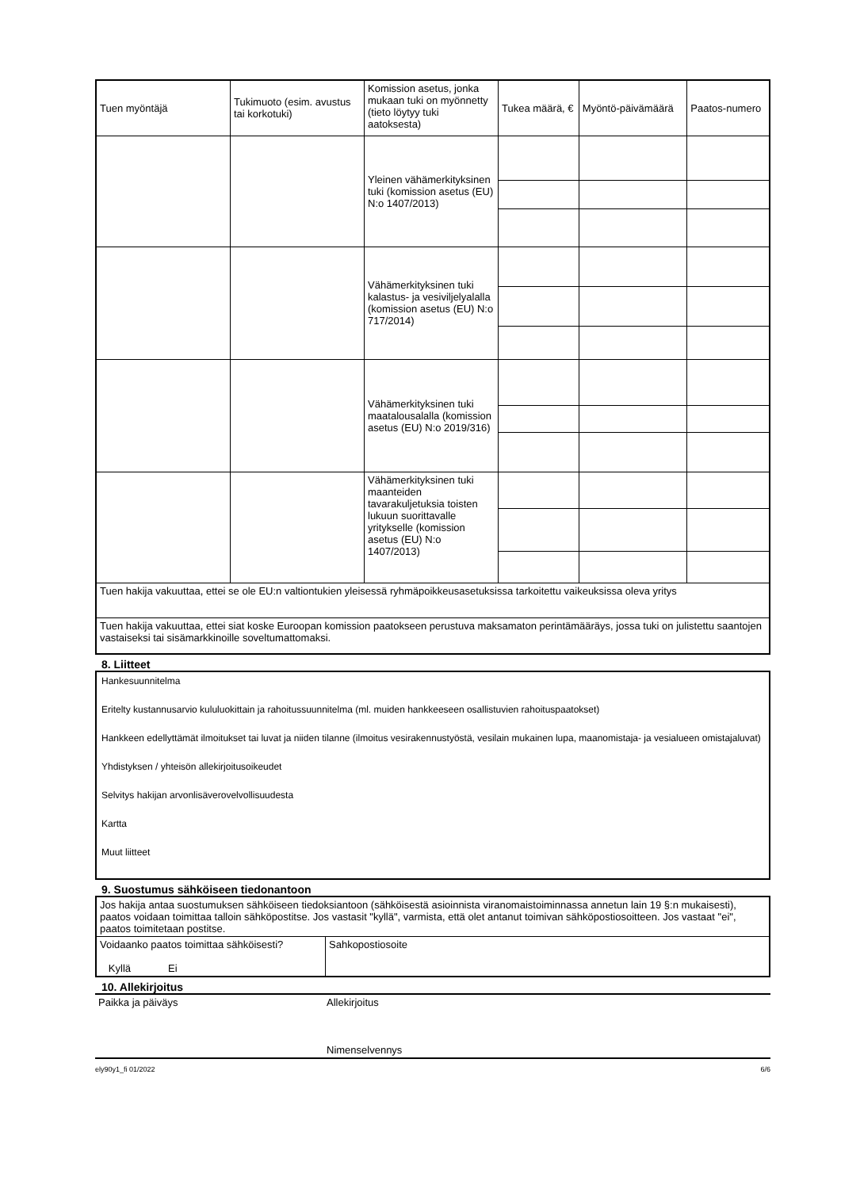| Tuen myöntäjä | Tukimuoto (esim. avustus tai korkotuki) | Komission asetus, jonka mukaan tuki on myönnetty (tieto löytyy tuki aatoksesta) | Tukea määrä, € | Myöntö-päivämäärä | Paatos-numero |
| --- | --- | --- | --- | --- | --- |
| | | Yleinen vähämerkityksinen tuki (komission asetus (EU) N:o 1407/2013) | | | |
| | | Vähämerkityksinen tuki kalastus- ja vesiviljelyalalla (komission asetus (EU) N:o 717/2014) | | | |
| | | Vähämerkityksinen tuki maatalousalalla (komission asetus (EU) N:o 2019/316) | | | |
| | | Vähämerkityksinen tuki maanteiden tavarakuljetuksia toisten lukuun suorittavalle yritykselle (komission asetus (EU) N:o 1407/2013) | | | |
| Tuen hakija vakuuttaa, ettei se ole EU:n valtiontukien yleisessä ryhmäpoikkeusasetuksissa tarkoitettu vaikeuksissa oleva yritys | | | | | |
| Tuen hakija vakuuttaa, ettei siat koske Euroopan komission paatokseen perustuva maksamaton perintämääräys, jossa tuki on julistettu saantojen vastaiseksi tai sisämarkkinoille soveltumattomaksi. | | | | | |
8. Liitteet
Hankesuunnitelma
Eritelty kustannusarvio kululuokittain ja rahoitussuunnitelma (ml. muiden hankkeeseen osallistuvien rahoituspaatokset)
Hankkeen edellyttämät ilmoitukset tai luvat ja niiden tilanne (ilmoitus vesirakennustyöstä, vesilain mukainen lupa, maanomistaja- ja vesialueen omistajaluvat)
Yhdistyksen / yhteisön allekirjoitusoikeudet
Selvitys hakijan arvonlisäverovelvollisuudesta
Kartta
Muut liitteet
9. Suostumus sähköiseen tiedonantoon
| Jos hakija antaa suostumuksen sähköiseen tiedoksiantoon (sähköisestä asioinnista viranomaistoiminnassa annetun lain 19 §:n mukaisesti), paatos voidaan toimittaa talloin sähköpostitse. Jos vastasit "kyllä", varmista, että olet antanut toimivan sähköpostiosoitteen. Jos vastaat "ei", paatos toimitetaan postitse. | |
| Voidaanko paatos toimittaa sähköisesti? Kyllä Ei | Sahkopostiosoite |
10. Allekirjoitus
| Paikka ja päiväys | Allekirjoitus Nimenselvennys |
ely90y1_fi 01/2022 6/6